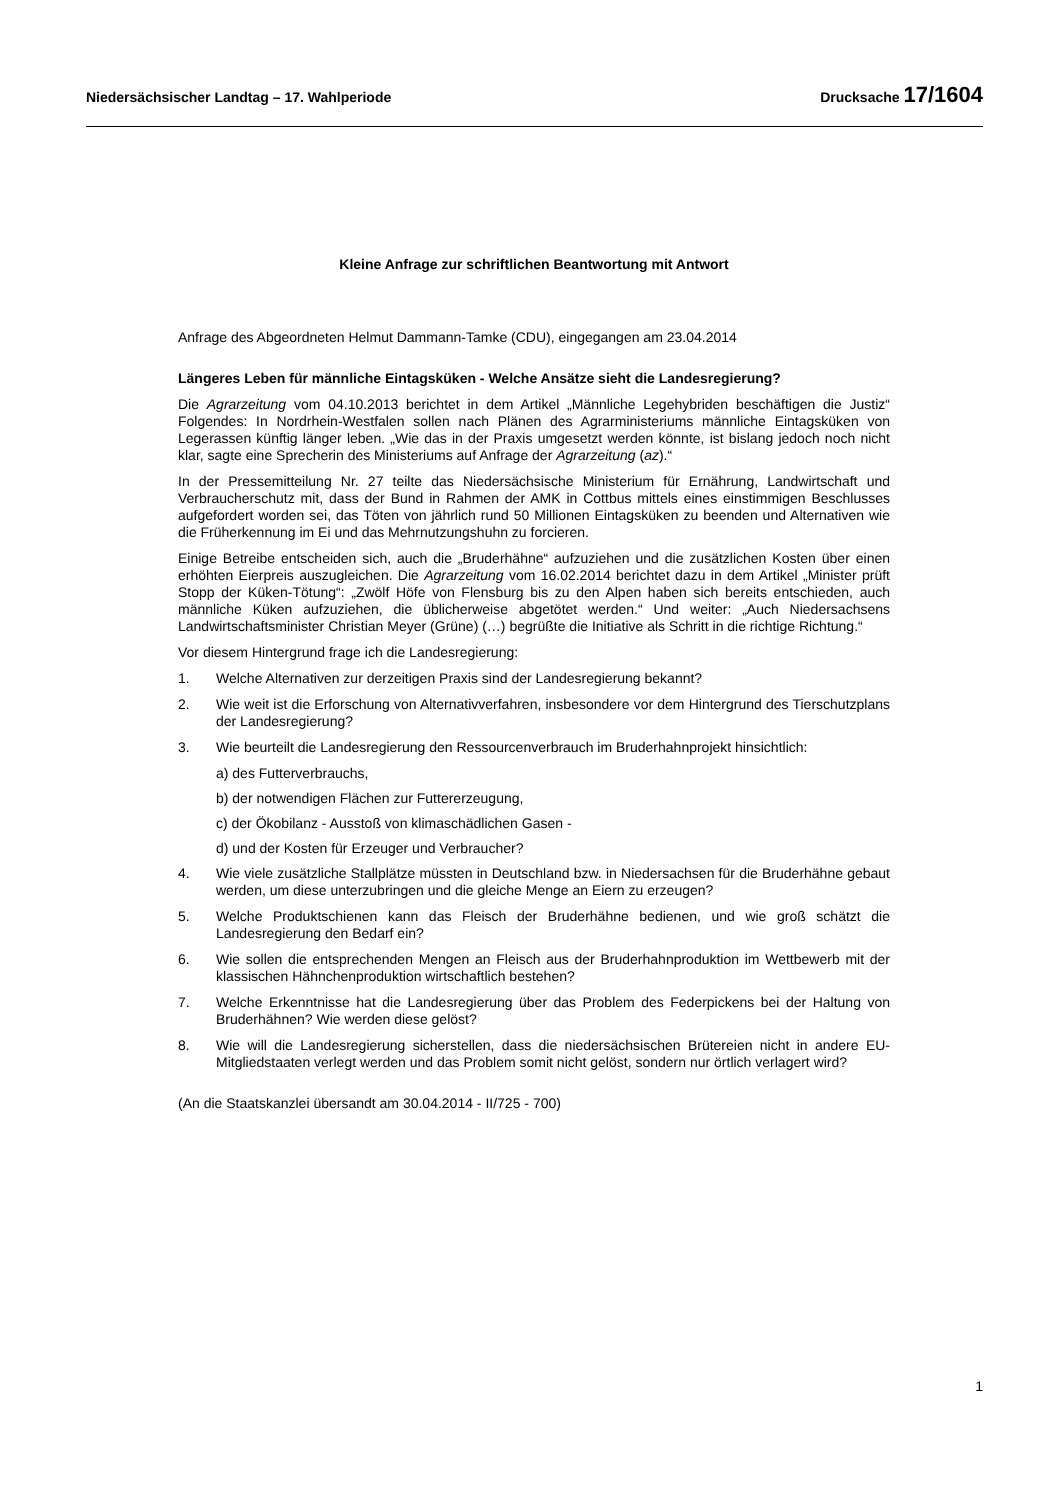Niedersächsischer Landtag – 17. Wahlperiode Drucksache 17/1604
Kleine Anfrage zur schriftlichen Beantwortung mit Antwort
Anfrage des Abgeordneten Helmut Dammann-Tamke (CDU), eingegangen am 23.04.2014
Längeres Leben für männliche Eintagsküken - Welche Ansätze sieht die Landesregierung?
Die Agrarzeitung vom 04.10.2013 berichtet in dem Artikel „Männliche Legehybriden beschäftigen die Justiz“ Folgendes: In Nordrhein-Westfalen sollen nach Plänen des Agrarministeriums männliche Eintagsküken von Legerassen künftig länger leben. „Wie das in der Praxis umgesetzt werden könnte, ist bislang jedoch noch nicht klar, sagte eine Sprecherin des Ministeriums auf Anfrage der Agrarzeitung (az).“
In der Pressemitteilung Nr. 27 teilte das Niedersächsische Ministerium für Ernährung, Landwirtschaft und Verbraucherschutz mit, dass der Bund in Rahmen der AMK in Cottbus mittels eines einstimmigen Beschlusses aufgefordert worden sei, das Töten von jährlich rund 50 Millionen Eintagsküken zu beenden und Alternativen wie die Früherkennung im Ei und das Mehrnutzungshuhn zu forcieren.
Einige Betreibe entscheiden sich, auch die „Bruderhähne“ aufzuziehen und die zusätzlichen Kosten über einen erhöhten Eierpreis auszugleichen. Die Agrarzeitung vom 16.02.2014 berichtet dazu in dem Artikel „Minister prüft Stopp der Küken-Tötung“: „Zwölf Höfe von Flensburg bis zu den Alpen haben sich bereits entschieden, auch männliche Küken aufzuziehen, die üblicherweise abgetötet werden.“ Und weiter: „Auch Niedersachsens Landwirtschaftsminister Christian Meyer (Grüne) (…) begrüßte die Initiative als Schritt in die richtige Richtung.“
Vor diesem Hintergrund frage ich die Landesregierung:
1. Welche Alternativen zur derzeitigen Praxis sind der Landesregierung bekannt?
2. Wie weit ist die Erforschung von Alternativverfahren, insbesondere vor dem Hintergrund des Tierschutzplans der Landesregierung?
3. Wie beurteilt die Landesregierung den Ressourcenverbrauch im Bruderhahnprojekt hinsichtlich:
a) des Futterverbrauchs,
b) der notwendigen Flächen zur Futtererzeugung,
c) der Ökobilanz - Ausstoß von klimaschädlichen Gasen -
d) und der Kosten für Erzeuger und Verbraucher?
4. Wie viele zusätzliche Stallplätze müssten in Deutschland bzw. in Niedersachsen für die Bruderhähne gebaut werden, um diese unterzubringen und die gleiche Menge an Eiern zu erzeugen?
5. Welche Produktschienen kann das Fleisch der Bruderhähne bedienen, und wie groß schätzt die Landesregierung den Bedarf ein?
6. Wie sollen die entsprechenden Mengen an Fleisch aus der Bruderhahnproduktion im Wettbewerb mit der klassischen Hähnchenproduktion wirtschaftlich bestehen?
7. Welche Erkenntnisse hat die Landesregierung über das Problem des Federpickens bei der Haltung von Bruderhähnen? Wie werden diese gelöst?
8. Wie will die Landesregierung sicherstellen, dass die niedersächsischen Brütereien nicht in andere EU-Mitgliedstaaten verlegt werden und das Problem somit nicht gelöst, sondern nur örtlich verlagert wird?
(An die Staatskanzlei übersandt am 30.04.2014 - II/725 - 700)
1